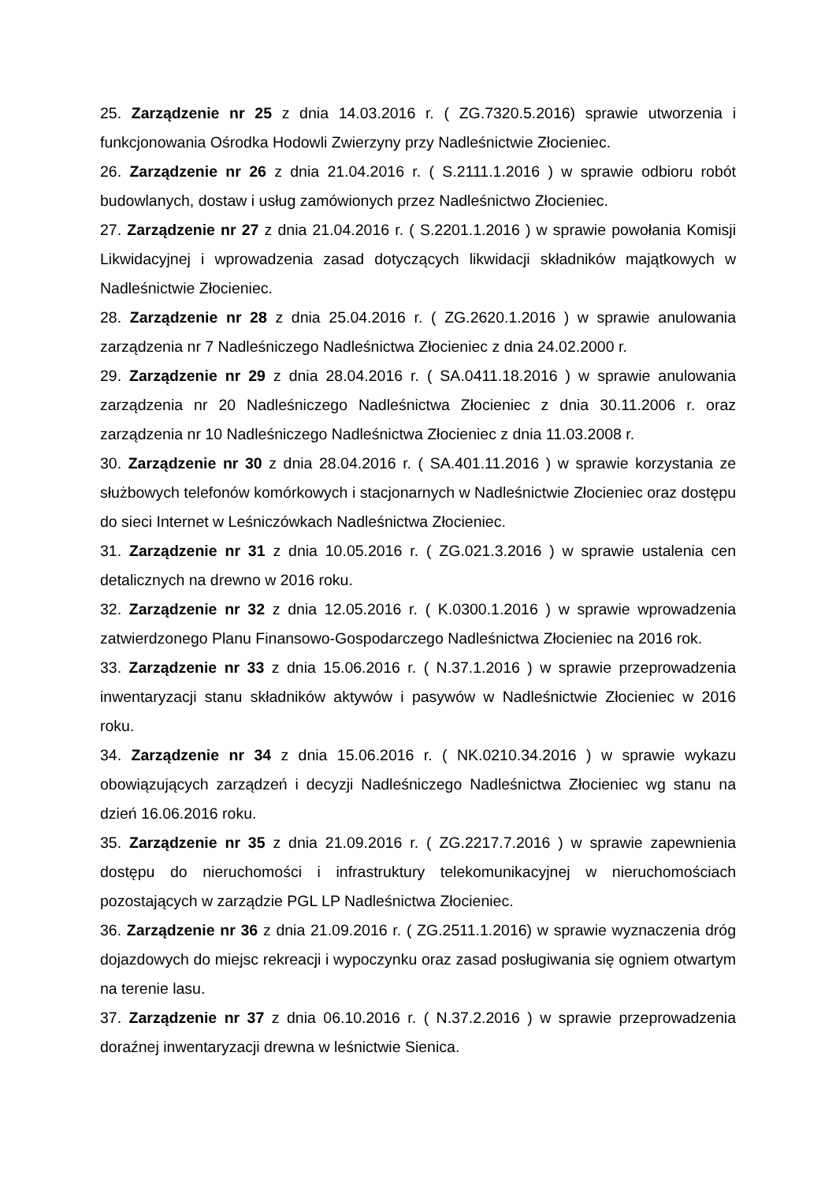25. Zarządzenie nr 25 z dnia 14.03.2016 r. ( ZG.7320.5.2016) sprawie utworzenia i funkcjonowania Ośrodka Hodowli Zwierzyny przy Nadleśnictwie Złocieniec.
26. Zarządzenie nr 26 z dnia 21.04.2016 r. ( S.2111.1.2016 ) w sprawie odbioru robót budowlanych, dostaw i usług zamówionych przez Nadleśnictwo Złocieniec.
27. Zarządzenie nr 27 z dnia 21.04.2016 r. ( S.2201.1.2016 ) w sprawie powołania Komisji Likwidacyjnej i wprowadzenia zasad dotyczących likwidacji składników majątkowych w Nadleśnictwie Złocieniec.
28. Zarządzenie nr 28 z dnia 25.04.2016 r. ( ZG.2620.1.2016 ) w sprawie anulowania zarządzenia nr 7 Nadleśniczego Nadleśnictwa Złocieniec z dnia 24.02.2000 r.
29. Zarządzenie nr 29 z dnia 28.04.2016 r. ( SA.0411.18.2016 ) w sprawie anulowania zarządzenia nr 20 Nadleśniczego Nadleśnictwa Złocieniec z dnia 30.11.2006 r. oraz zarządzenia nr 10 Nadleśniczego Nadleśnictwa Złocieniec z dnia 11.03.2008 r.
30. Zarządzenie nr 30 z dnia 28.04.2016 r. ( SA.401.11.2016 ) w sprawie korzystania ze służbowych telefonów komórkowych i stacjonarnych w Nadleśnictwie Złocieniec oraz dostępu do sieci Internet w Leśniczówkach Nadleśnictwa Złocieniec.
31. Zarządzenie nr 31 z dnia 10.05.2016 r. ( ZG.021.3.2016 ) w sprawie ustalenia cen detalicznych na drewno w 2016 roku.
32. Zarządzenie nr 32 z dnia 12.05.2016 r. ( K.0300.1.2016 ) w sprawie wprowadzenia zatwierdzonego Planu Finansowo-Gospodarczego Nadleśnictwa Złocieniec na 2016 rok.
33. Zarządzenie nr 33 z dnia 15.06.2016 r. ( N.37.1.2016 ) w sprawie przeprowadzenia inwentaryzacji stanu składników aktywów i pasywów w Nadleśnictwie Złocieniec w 2016 roku.
34. Zarządzenie nr 34 z dnia 15.06.2016 r. ( NK.0210.34.2016 ) w sprawie wykazu obowiązujących zarządzeń i decyzji Nadleśniczego Nadleśnictwa Złocieniec wg stanu na dzień 16.06.2016 roku.
35. Zarządzenie nr 35 z dnia 21.09.2016 r. ( ZG.2217.7.2016 ) w sprawie zapewnienia dostępu do nieruchomości i infrastruktury telekomunikacyjnej w nieruchomościach pozostających w zarządzie PGL LP Nadleśnictwa Złocieniec.
36. Zarządzenie nr 36 z dnia 21.09.2016 r. ( ZG.2511.1.2016) w sprawie wyznaczenia dróg dojazdowych do miejsc rekreacji i wypoczynku oraz zasad posługiwania się ogniem otwartym na terenie lasu.
37. Zarządzenie nr 37 z dnia 06.10.2016 r. ( N.37.2.2016 ) w sprawie przeprowadzenia doraźnej inwentaryzacji drewna w leśnictwie Sienica.